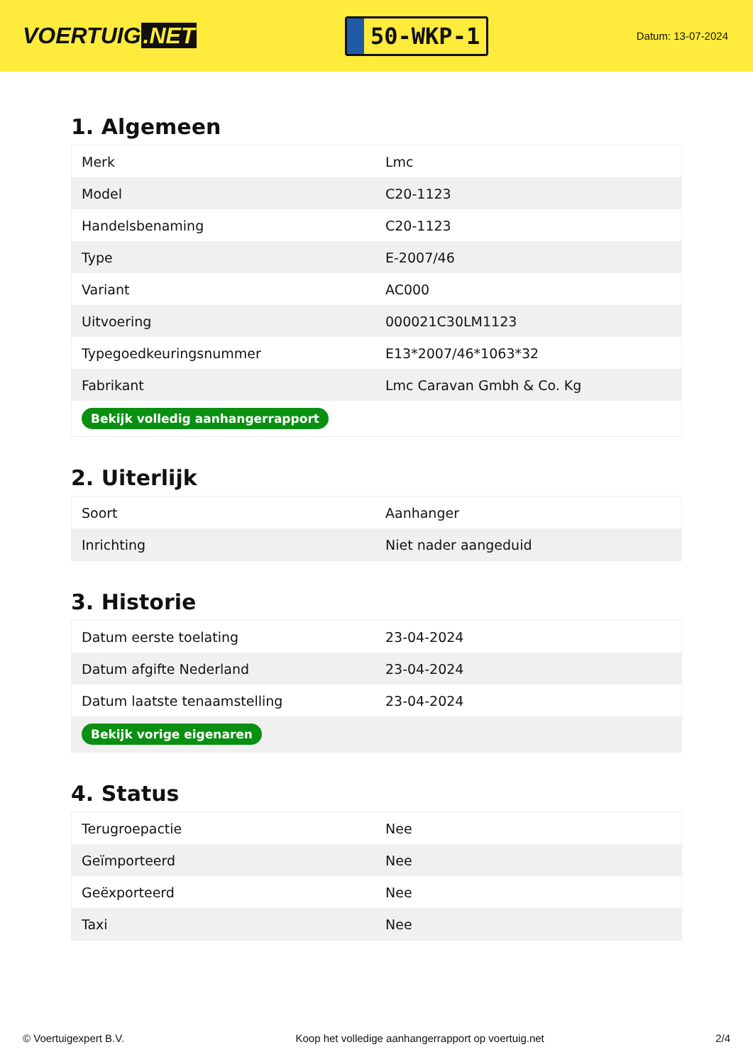VOERTUIG.NET
50-WKP-1
Datum: 13-07-2024
1. Algemeen
| Merk | Lmc |
| Model | C20-1123 |
| Handelsbenaming | C20-1123 |
| Type | E-2007/46 |
| Variant | AC000 |
| Uitvoering | 000021C30LM1123 |
| Typegoedkeuringsnummer | E13*2007/46*1063*32 |
| Fabrikant | Lmc Caravan Gmbh & Co. Kg |
| Bekijk volledig aanhangerrapport | |
2. Uiterlijk
| Soort | Aanhanger |
| Inrichting | Niet nader aangeduid |
3. Historie
| Datum eerste toelating | 23-04-2024 |
| Datum afgifte Nederland | 23-04-2024 |
| Datum laatste tenaamstelling | 23-04-2024 |
| Bekijk vorige eigenaren | |
4. Status
| Terugroepactie | Nee |
| Geïmporteerd | Nee |
| Geëxporteerd | Nee |
| Taxi | Nee |
© Voertuigexpert B.V. Koop het volledige aanhangerrapport op voertuig.net 2/4